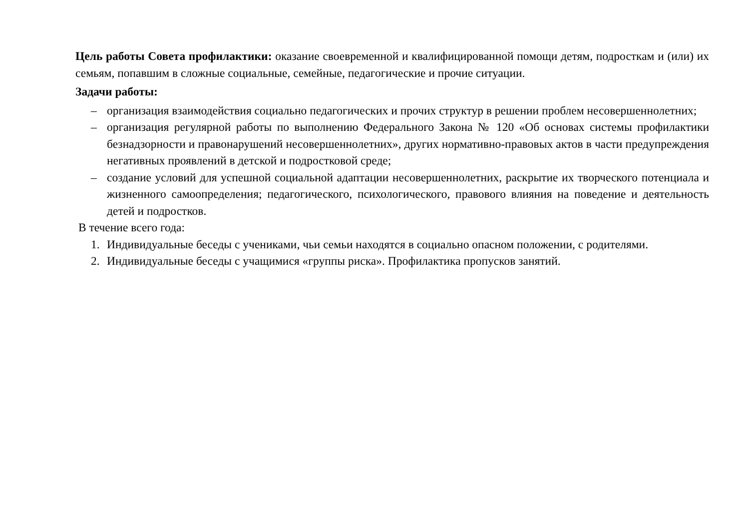Цель работы Совета профилактики: оказание своевременной и квалифицированной помощи детям, подросткам и (или) их семьям, попавшим в сложные социальные, семейные, педагогические и прочие ситуации.
Задачи работы:
– организация взаимодействия социально педагогических и прочих структур в решении проблем несовершеннолетних;
– организация регулярной работы по выполнению Федерального Закона № 120 «Об основах системы профилактики безнадзорности и правонарушений несовершеннолетних», других нормативно-правовых актов в части предупреждения негативных проявлений в детской и подростковой среде;
– создание условий для успешной социальной адаптации несовершеннолетних, раскрытие их творческого потенциала и жизненного самоопределения; педагогического, психологического, правового влияния на поведение и деятельность детей и подростков.
В течение всего года:
1. Индивидуальные беседы с учениками, чьи семьи находятся в социально опасном положении, с родителями.
2. Индивидуальные беседы с учащимися «группы риска». Профилактика пропусков занятий.